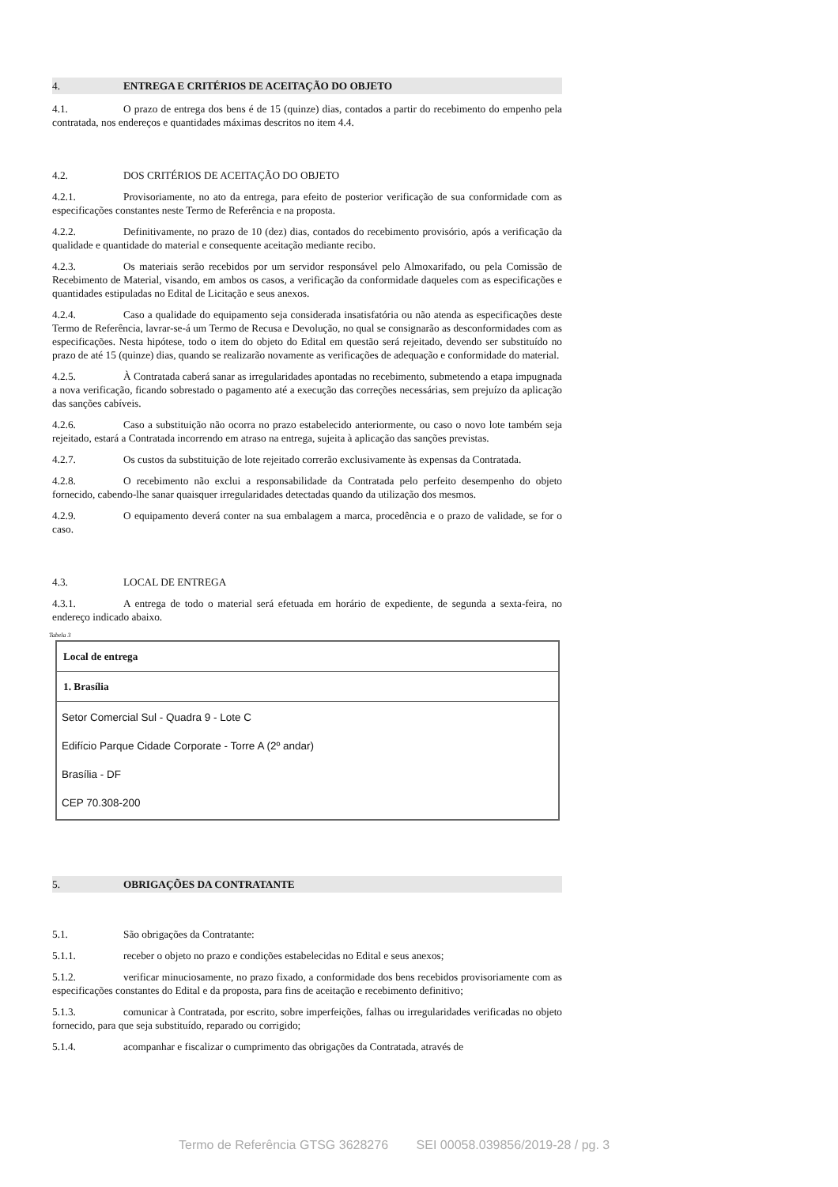4. ENTREGA E CRITÉRIOS DE ACEITAÇÃO DO OBJETO
4.1. O prazo de entrega dos bens é de 15 (quinze) dias, contados a partir do recebimento do empenho pela contratada, nos endereços e quantidades máximas descritos no item 4.4.
4.2. DOS CRITÉRIOS DE ACEITAÇÃO DO OBJETO
4.2.1. Provisoriamente, no ato da entrega, para efeito de posterior verificação de sua conformidade com as especificações constantes neste Termo de Referência e na proposta.
4.2.2. Definitivamente, no prazo de 10 (dez) dias, contados do recebimento provisório, após a verificação da qualidade e quantidade do material e consequente aceitação mediante recibo.
4.2.3. Os materiais serão recebidos por um servidor responsável pelo Almoxarifado, ou pela Comissão de Recebimento de Material, visando, em ambos os casos, a verificação da conformidade daqueles com as especificações e quantidades estipuladas no Edital de Licitação e seus anexos.
4.2.4. Caso a qualidade do equipamento seja considerada insatisfatória ou não atenda as especificações deste Termo de Referência, lavrar-se-á um Termo de Recusa e Devolução, no qual se consignarão as desconformidades com as especificações. Nesta hipótese, todo o item do objeto do Edital em questão será rejeitado, devendo ser substituído no prazo de até 15 (quinze) dias, quando se realizarão novamente as verificações de adequação e conformidade do material.
4.2.5. À Contratada caberá sanar as irregularidades apontadas no recebimento, submetendo a etapa impugnada a nova verificação, ficando sobrestado o pagamento até a execução das correções necessárias, sem prejuízo da aplicação das sanções cabíveis.
4.2.6. Caso a substituição não ocorra no prazo estabelecido anteriormente, ou caso o novo lote também seja rejeitado, estará a Contratada incorrendo em atraso na entrega, sujeita à aplicação das sanções previstas.
4.2.7. Os custos da substituição de lote rejeitado correrão exclusivamente às expensas da Contratada.
4.2.8. O recebimento não exclui a responsabilidade da Contratada pelo perfeito desempenho do objeto fornecido, cabendo-lhe sanar quaisquer irregularidades detectadas quando da utilização dos mesmos.
4.2.9. O equipamento deverá conter na sua embalagem a marca, procedência e o prazo de validade, se for o caso.
4.3. LOCAL DE ENTREGA
4.3.1. A entrega de todo o material será efetuada em horário de expediente, de segunda a sexta-feira, no endereço indicado abaixo.
Tabela 3
| Local de entrega |
| 1. Brasília |
| Setor Comercial Sul - Quadra 9 - Lote C Edifício Parque Cidade Corporate - Torre A (2º andar) Brasília - DF CEP 70.308-200 |
5. OBRIGAÇÕES DA CONTRATANTE
5.1. São obrigações da Contratante:
5.1.1. receber o objeto no prazo e condições estabelecidas no Edital e seus anexos;
5.1.2. verificar minuciosamente, no prazo fixado, a conformidade dos bens recebidos provisoriamente com as especificações constantes do Edital e da proposta, para fins de aceitação e recebimento definitivo;
5.1.3. comunicar à Contratada, por escrito, sobre imperfeições, falhas ou irregularidades verificadas no objeto fornecido, para que seja substituído, reparado ou corrigido;
5.1.4. acompanhar e fiscalizar o cumprimento das obrigações da Contratada, através de
Termo de Referência GTSG 3628276 SEI 00058.039856/2019-28 / pg. 3